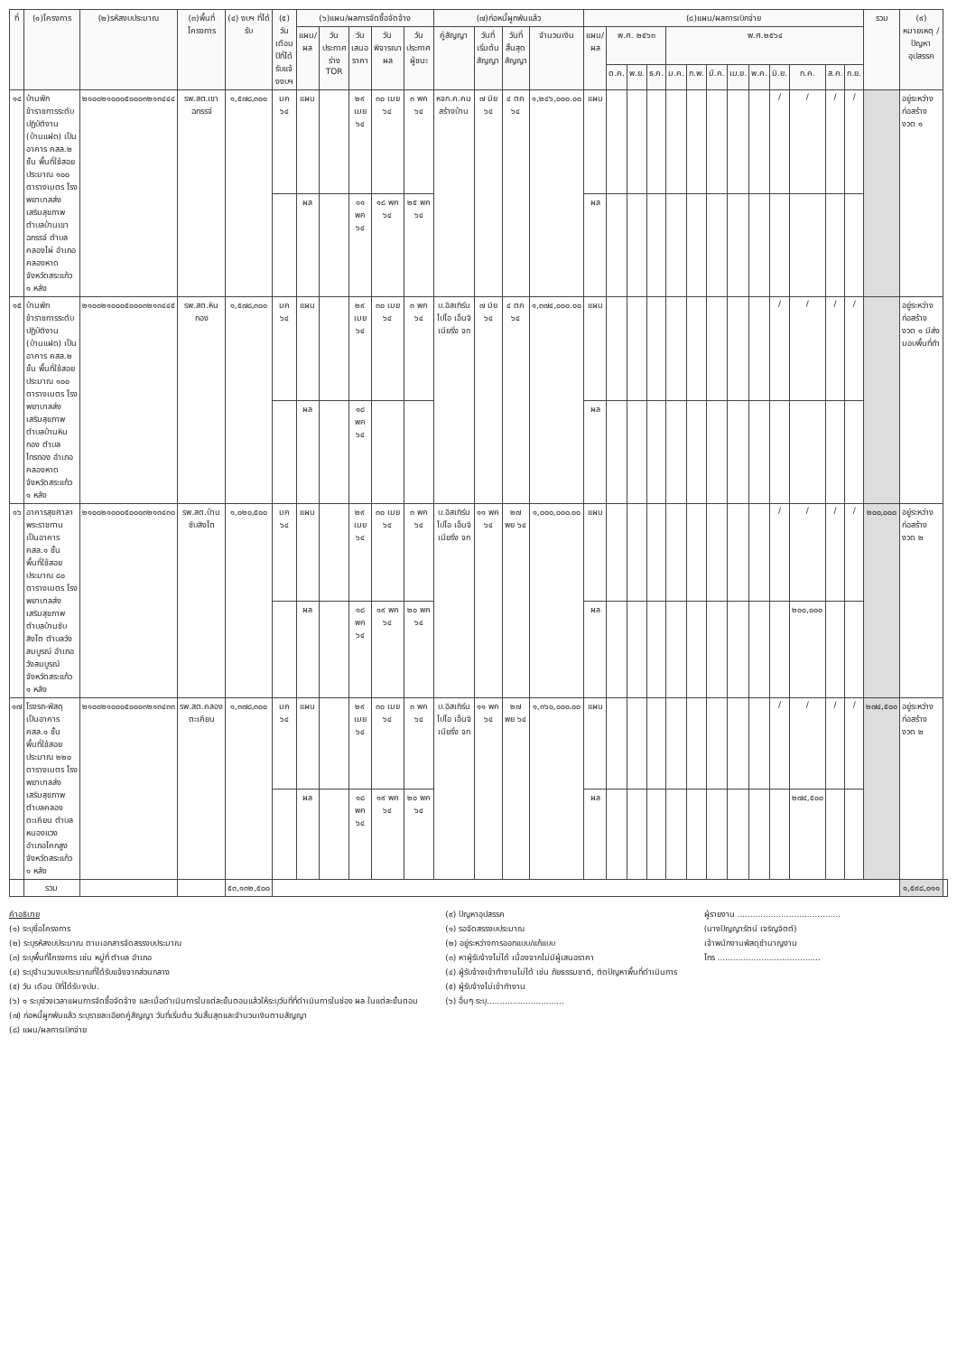| ที่ | (๑)โครงการ | (๒)รหัสงบประมาณ | (๓)พื้นที่โครงการ | (๔) งบฯ ที่ได้รับ | (๕) วัน เดือน ปีที่ได้รับแจ้งงบฯ | (๖)แผน/ผลการจัดซื้อจัดจ้าง | | | | | (๗)ก่อหนี้ผูกพันแล้ว | | | | (๘)แผน/ผลการเบิกจ่าย | | | | | | | | | | | | | รวม | (๙) หมายเหตุ / ปัญหาอุปสรรค | |
| --- | --- | --- | --- | --- | --- | --- | --- | --- | --- | --- | --- | --- | --- | --- | --- | --- | --- | --- | --- | --- | --- | --- | --- | --- | --- | --- | --- | --- | --- | --- |
| | | | | | | แผน/ผล | วันประกาศร่าง TOR | วันเสนอราคา | วันพิจารณาผล | วันประกาศผู้ชนะ | คู่สัญญา | วันที่เริ่มต้นสัญญา | วันที่สิ้นสุดสัญญา | จำนวนเงิน | แผน/ผล | พ.ศ. ๒๕๖๓ | | | พ.ศ.๒๕๖๔ | | | | | | | | | | | |
| | | | | | | | | | | | | | | | | ต.ค. | พ.ย. | ธ.ค. | ม.ค. | ก.พ. | มี.ค. | เม.ย. | พ.ค. | มิ.ย. | ก.ค. | ส.ค. | ก.ย. | | | |
| ๑๔ | บ้านพักข้าราชการระดับปฏิบัติงาน (บ้านแฝด) เป็นอาคาร คสล.๒ ชั้น พื้นที่ใช้สอยประมาณ ๑๐๐ ตารางเมตร โรงพยาบาลส่งเสริมสุขภาพตำบลบ้านเขาฉกรรจ์ ตำบลคลองไผ่ อำเภอคลองหาด จังหวัดสระแก้ว ๑ หลัง | ๒๑๐๐๒๑๐๐๐๕๐๐๐๓๒๑๓๔๔๔ | รพ.สต.เขาฉกรรจ์ | ๑,๕๗๘,๓๐๐ | มค ๖๔ | แผน | | ๒๙ เมย ๖๔ | ๓๐ เมย ๖๔ | ๓ พค ๖๔ | หจก.ค.คน สร้างบ้าน | ๗ มิย ๖๔ | ๔ ตค ๖๔ | ๑,๒๔๖,๐๐๐.๐๐ | แผน | | | | | | | | | / | / | / | / | | อยู่ระหว่างก่อสร้าง งวด ๑ | |
| | | | | | | ผล | | ๑๑ พค ๖๔ | ๑๘ พค ๖๔ | ๒๕ พค ๖๔ | | | | | ผล | | | | | | | | | | | | | | | |
| ๑๕ | บ้านพักข้าราชการระดับปฏิบัติงาน (บ้านแฝด) เป็นอาคาร คสล.๒ ชั้น พื้นที่ใช้สอยประมาณ ๑๐๐ ตารางเมตร โรงพยาบาลส่งเสริมสุขภาพตำบลบ้านหินกอง ตำบลไทรทอง อำเภอคลองหาด จังหวัดสระแก้ว ๑ หลัง | ๒๑๐๐๒๑๐๐๐๕๐๐๐๓๒๑๓๔๔๕ | รพ.สต.หินกอง | ๑,๕๗๘,๓๐๐ | มค ๖๔ | แผน | | ๒๙ เมย ๖๔ | ๓๐ เมย ๖๔ | ๓ พค ๖๔ | บ.อิสเทิร์น ไปโอ เอ็นจิเนียริ่ง จก | ๗ มิย ๖๔ | ๔ ตค ๖๔ | ๑,๓๗๔,๐๐๐.๐๐ | แผน | | | | | | | | | / | / | / | / | | อยู่ระหว่างก่อสร้าง งวด ๑ มีส่งมอบพื้นที่ทำ | |
| | | | | | | ผล | | ๑๘ พค ๖๔ | | | | | | | ผล | | | | | | | | | | | | | | | |
| ๑๖ | อาคารสุขศาลาพระราชทาน เป็นอาคาร คสล.๑ ชั้น พื้นที่ใช้สอยประมาณ ๘๐ ตารางเมตร โรงพยาบาลส่งเสริมสุขภาพตำบลบ้านซับสิงโต ตำบลวังสมบูรณ์ อำเภอวังสมบูรณ์ จังหวัดสระแก้ว ๑ หลัง | ๒๑๐๐๒๑๐๐๐๕๐๐๐๓๒๑๓๔๓๐ | รพ.สต.บ้านซับสิงโต | ๑,๐๒๐,๕๐๐ | มค ๖๔ | แผน | | ๒๙ เมย ๖๔ | ๓๐ เมย ๖๔ | ๓ พค ๖๔ | บ.อิสเทิร์น ไปโอ เอ็นจิเนียริ่ง จก | ๑๑ พค ๖๔ | ๒๗ พย ๖๔ | ๑,๐๐๐,๐๐๐.๐๐ | แผน | | | | | | | | | / | / | / | / | ๒๐๐,๐๐๐ | อยู่ระหว่างก่อสร้าง งวด ๒ | |
| | | | | | | ผล | | ๑๘ พค ๖๔ | ๑๙ พค ๖๔ | ๒๐ พค ๖๔ | | | | | ผล | | | | | | | | | | ๒๐๐,๐๐๐ | | | | | |
| ๑๗ | โรงรถ-พัสดุ เป็นอาคาร คสล.๑ ชั้น พื้นที่ใช้สอยประมาณ ๒๒๐ ตารางเมตร โรงพยาบาลส่งเสริมสุขภาพตำบลคลองตะเคียน ตำบลหนองแวง อำเภอโคกสูง จังหวัดสระแก้ว ๑ หลัง | ๒๑๐๐๒๑๐๐๐๕๐๐๐๓๒๑๓๔๓๓ | รพ.สต.คลองตะเคียน | ๑,๓๗๘,๓๐๐ | มค ๖๔ | แผน | | ๒๙ เมย ๖๔ | ๓๐ เมย ๖๔ | ๓ พค ๖๔ | บ.อิสเทิร์น ไปโอ เอ็นจิเนียริ่ง จก | ๑๑ พค ๖๔ | ๒๗ พย ๖๔ | ๑,๓๖๐,๐๐๐.๐๐ | แผน | | | | | | | | | / | / | / | / | ๒๗๔,๕๐๐ | อยู่ระหว่างก่อสร้าง งวด ๒ | |
| | | | | | | ผล | | ๑๘ พค ๖๔ | ๑๙ พค ๖๔ | ๒๐ พค ๖๔ | | | | | ผล | | | | | | | | | | ๒๗๔,๕๐๐ | | | | | |
| | รวม | | | ๕๓,๑๓๒,๕๐๐ | | | | | | | | | | | | | | | | | | | | | | | | | ๑,๕๙๘,๐๑๑ | |
คำอธิบาย
(๑) ระบุชื่อโครงการ
(๒) ระบุรหัสงบประมาณ ตามเอกสารจัดสรรงบประมาณ
(๓) ระบุพื้นที่โครงการ เช่น หมู่ที่ ตำบล อำเภอ
(๔) ระบุจำนวนงบประมาณที่ได้รับแจ้งจากส่วนกลาง
(๕) วัน เดือน ปีที่ได้รับ งปม.
(๖) ๑ ระบุช่วงเวลาแผนการจัดซื้อจัดจ้าง และเมื่อดำเนินการในแต่ละขั้นตอนแล้วให้ระบุวันที่ที่ดำเนินการในช่อง ผล ในแต่ละขั้นตอน
(๗) ก่อหนี้ผูกพันแล้ว ระบุรายละเอียดคู่สัญญา วันที่เริ่มต้น วันสิ้นสุดและจำนวนเงินตามสัญญา
(๘) แผน/ผลการเบิกจ่าย
(๙) ปัญหาอุปสรรค
(๑) รอจัดสรรงบประมาณ
(๒) อยู่ระหว่างการออกแบบ/แก้แบบ
(๓) หาผู้รับจ้างไม่ได้ เนื่องจากไม่มีผู้เสนอราคา
(๔) ผู้รับจ้างเข้าทำงานไม่ได้ เช่น ภัยธรรมชาติ, ติดปัญหาพื้นที่ดำเนินการ
(๕) ผู้รับจ้างไม่เข้าทำงาน
(๖) อื่นๆ ระบุ..............................
ผู้รายงาน ........................................
(นางปัญญารัตน์ เจริญจิตต์)
เจ้าพนักงานพัสดุชำนาญงาน
โทร ........................................